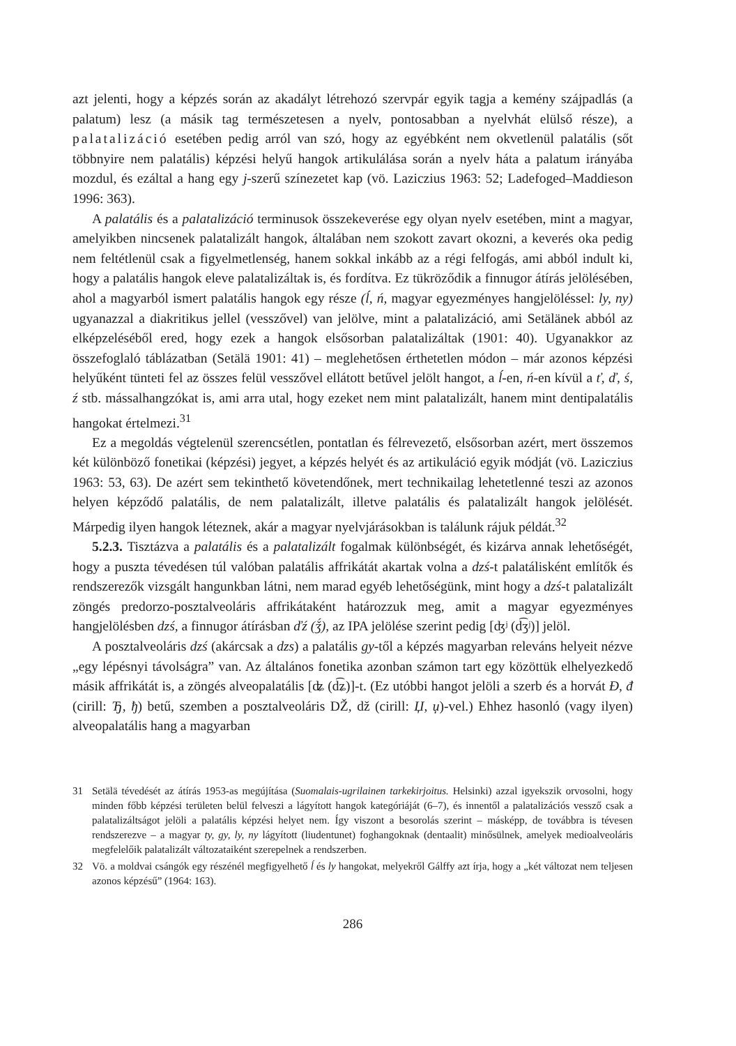azt jelenti, hogy a képzés során az akadályt létrehozó szervpár egyik tagja a kemény szájpadlás (a palatum) lesz (a másik tag természetesen a nyelv, pontosabban a nyelvhát elülső része), a palatalizáció esetében pedig arról van szó, hogy az egyébként nem okvetlenül palatális (sőt többnyire nem palatális) képzési helyű hangok artikulálása során a nyelv háta a palatum irányába mozdul, és ezáltal a hang egy j-szerű színezetet kap (vö. Laziczius 1963: 52; Ladefoged–Maddieson 1996: 363).
A palatális és a palatalizáció terminusok összekeverése egy olyan nyelv esetében, mint a magyar, amelyikben nincsenek palatalizált hangok, általában nem szokott zavart okozni, a keverés oka pedig nem feltétlenül csak a figyelmetlenség, hanem sokkal inkább az a régi felfogás, ami abból indult ki, hogy a palatális hangok eleve palatalizáltak is, és fordítva. Ez tükröződik a finnugor átírás jelölésében, ahol a magyarból ismert palatális hangok egy része (ĺ, ń, magyar egyezményes hangjelöléssel: ly, ny) ugyanazzal a diakritikus jellel (vesszővel) van jelölve, mint a palatalizáció, ami Setälänek abból az elképzeléséből ered, hogy ezek a hangok elsősorban palatalizáltak (1901: 40). Ugyanakkor az összefoglaló táblázatban (Setälä 1901: 41) – meglehetősen érthetetlen módon – már azonos képzési helyűként tünteti fel az összes felül vesszővel ellátott betűvel jelölt hangot, a ĺ-en, ń-en kívül a ť, ď, ś, ź stb. mássalhangzókat is, ami arra utal, hogy ezeket nem mint palatalizált, hanem mint dentipalatális hangokat értelmezi.<sup>31</sup>
Ez a megoldás végtelenül szerencsétlen, pontatlan és félrevezető, elsősorban azért, mert összemos két különböző fonetikai (képzési) jegyet, a képzés helyét és az artikuláció egyik módját (vö. Laziczius 1963: 53, 63). De azért sem tekinthető követendőnek, mert technikailag lehetetlenné teszi az azonos helyen képződő palatális, de nem palatalizált, illetve palatális és palatalizált hangok jelölését. Márpedig ilyen hangok léteznek, akár a magyar nyelvjárásokban is találunk rájuk példát.<sup>32</sup>
5.2.3. Tisztázva a palatális és a palatalizált fogalmak különbségét, és kizárva annak lehetőségét, hogy a puszta tévedésen túl valóban palatális affrikátát akartak volna a dzś-t palatálisként említők és rendszerezők vizsgált hangunkban látni, nem marad egyéb lehetőségünk, mint hogy a dzś-t palatalizált zöngés predorzo-posztalveoláris affrikátaként határozzuk meg, amit a magyar egyezményes hangjelölésben dzś, a finnugor átírásban ďź (ǯ́), az IPA jelölése szerint pedig [ʤʲ (d͡ʒʲ)] jelöl.
A posztalveoláris dzś (akárcsak a dzs) a palatális gy-től a képzés magyarban releváns helyeit nézve „egy lépésnyi távolságra” van. Az általános fonetika azonban számon tart egy közöttük elhelyezkedő másik affrikátát is, a zöngés alveopalatális [ʥ (d͡ʑ)]-t. (Ez utóbbi hangot jelöli a szerb és a horvát Đ, đ (cirill: Ђ, ђ) betű, szemben a posztalveoláris DŽ, dž (cirill: Џ, џ)-vel.) Ehhez hasonló (vagy ilyen) alveopalatális hang a magyarban
31 Setälä tévedését az átírás 1953-as megújítása (Suomalais-ugrilainen tarkekirjoitus. Helsinki) azzal igyekszik orvosolni, hogy minden főbb képzési területen belül felveszi a lágyított hangok kategóriáját (6–7), és innentől a palatalizációs vessző csak a palatalizáltságot jelöli a palatális képzési helyet nem. Így viszont a besorolás szerint – másképp, de továbbra is tévesen rendszerezve – a magyar ty, gy, ly, ny lágyított (liudentunet) foghangoknak (dentaalit) minősülnek, amelyek medioalveoláris megfelelőik palatalizált változataiként szerepelnek a rendszerben.
32 Vö. a moldvai csángók egy részénél megfigyelhető ĺ és ly hangokat, melyekről Gálffy azt írja, hogy a „két változat nem teljesen azonos képzésű” (1964: 163).
286